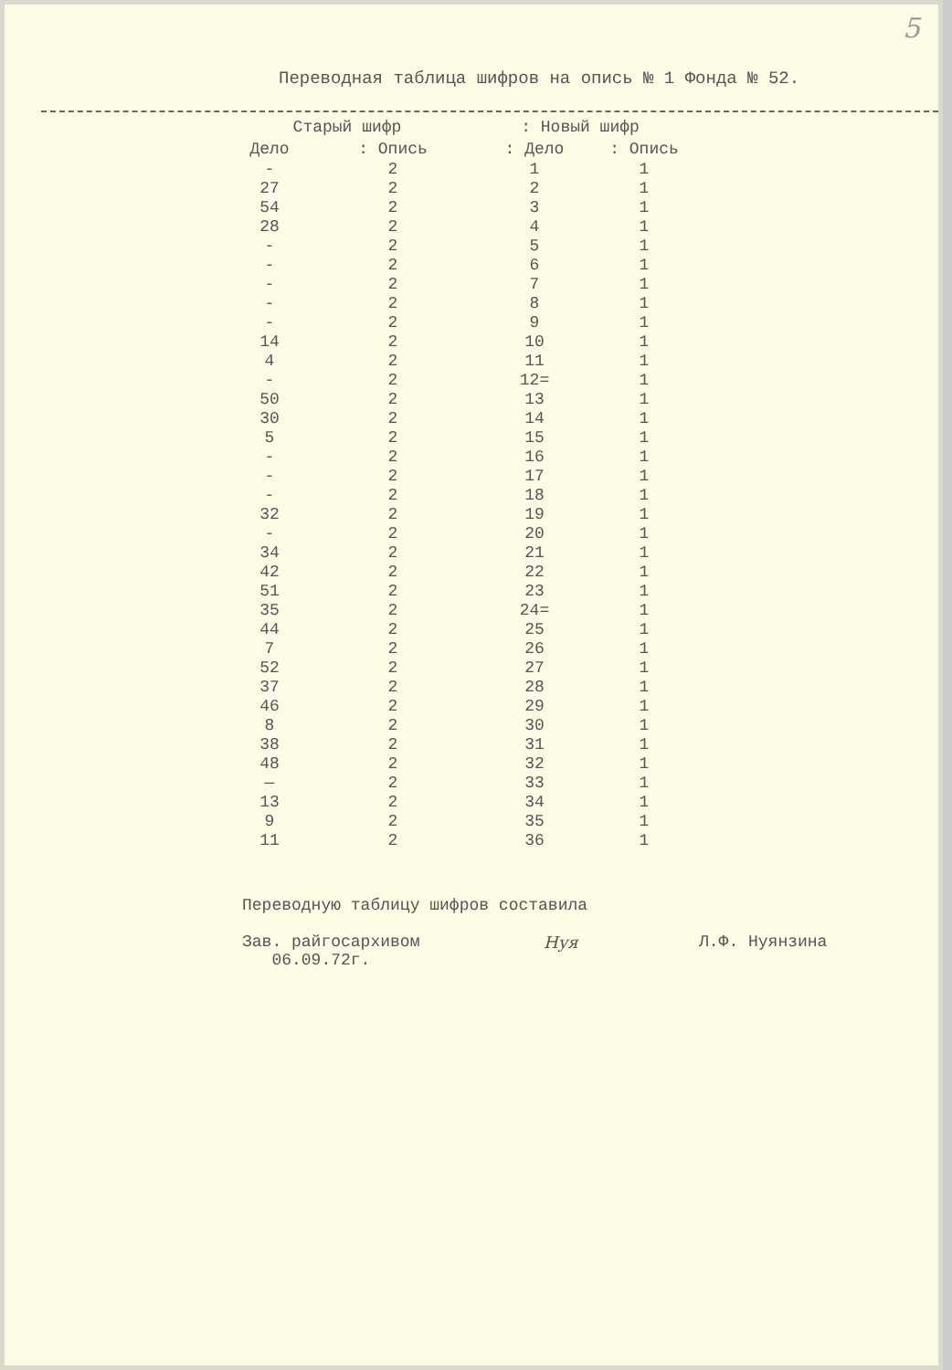5
Переводная таблица шифров на опись № 1 Фонда № 52.
| Старый шифр | | : Новый шифр | |
| --- | --- | --- | --- |
| Дело | : Опись | : Дело | : Опись |
| - | 2 | 1 | 1 |
| 27 | 2 | 2 | 1 |
| 54 | 2 | 3 | 1 |
| 28 | 2 | 4 | 1 |
| - | 2 | 5 | 1 |
| - | 2 | 6 | 1 |
| - | 2 | 7 | 1 |
| - | 2 | 8 | 1 |
| - | 2 | 9 | 1 |
| 14 | 2 | 10 | 1 |
| 4 | 2 | 11 | 1 |
| - | 2 | 12= | 1 |
| 50 | 2 | 13 | 1 |
| 30 | 2 | 14 | 1 |
| 5 | 2 | 15 | 1 |
| - | 2 | 16 | 1 |
| - | 2 | 17 | 1 |
| - | 2 | 18 | 1 |
| 32 | 2 | 19 | 1 |
| - | 2 | 20 | 1 |
| 34 | 2 | 21 | 1 |
| 42 | 2 | 22 | 1 |
| 51 | 2 | 23 | 1 |
| 35 | 2 | 24= | 1 |
| 44 | 2 | 25 | 1 |
| 7 | 2 | 26 | 1 |
| 52 | 2 | 27 | 1 |
| 37 | 2 | 28 | 1 |
| 46 | 2 | 29 | 1 |
| 8 | 2 | 30 | 1 |
| 38 | 2 | 31 | 1 |
| 48 | 2 | 32 | 1 |
| — | 2 | 33 | 1 |
| 13 | 2 | 34 | 1 |
| 9 | 2 | 35 | 1 |
| 11 | 2 | 36 | 1 |
Переводную таблицу шифров составила
Зав. райгосархивом
06.09.72г.
Нуя Л.Ф. Нуянзина